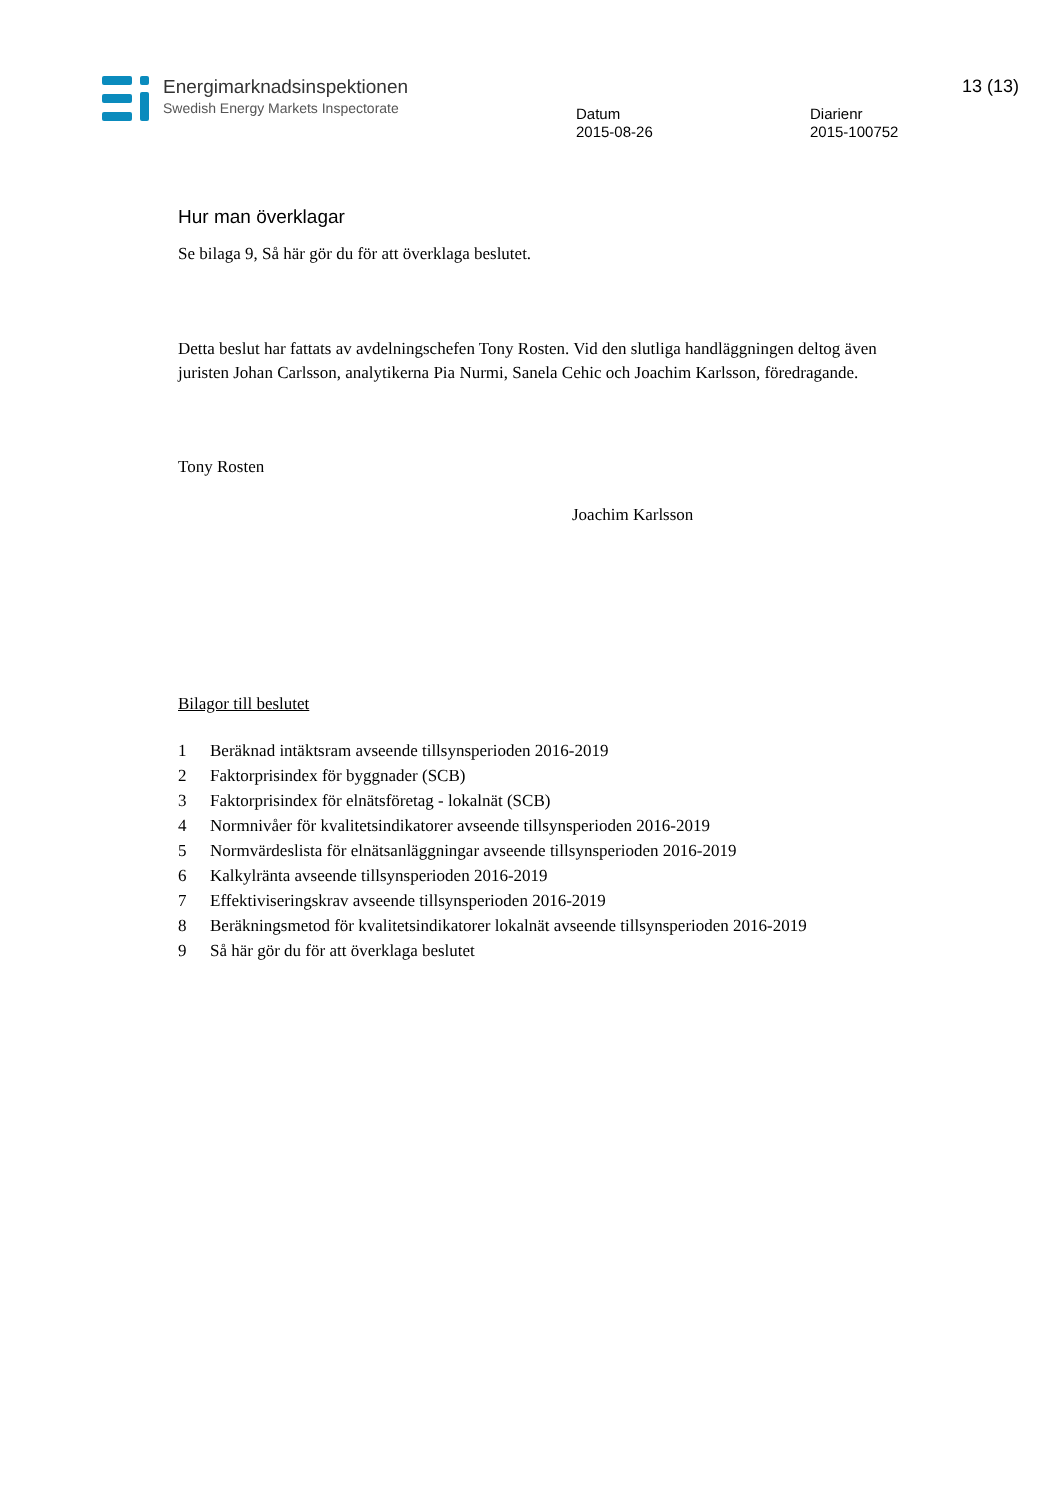Energimarknadsinspektionen
Swedish Energy Markets Inspectorate
Datum
2015-08-26
Diarienr
2015-100752
13 (13)
Hur man överklagar
Se bilaga 9, Så här gör du för att överklaga beslutet.
Detta beslut har fattats av avdelningschefen Tony Rosten. Vid den slutliga handläggningen deltog även juristen Johan Carlsson, analytikerna Pia Nurmi, Sanela Cehic och Joachim Karlsson, föredragande.
Tony Rosten
Joachim Karlsson
Bilagor till beslutet
1 Beräknad intäktsram avseende tillsynsperioden 2016-2019
2 Faktorprisindex för byggnader (SCB)
3 Faktorprisindex för elnätsföretag - lokalnät (SCB)
4 Normnivåer för kvalitetsindikatorer avseende tillsynsperioden 2016-2019
5 Normvärdeslista för elnätsanläggningar avseende tillsynsperioden 2016-2019
6 Kalkylränta avseende tillsynsperioden 2016-2019
7 Effektiviseringskrav avseende tillsynsperioden 2016-2019
8 Beräkningsmetod för kvalitetsindikatorer lokalnät avseende tillsynsperioden 2016-2019
9 Så här gör du för att överklaga beslutet